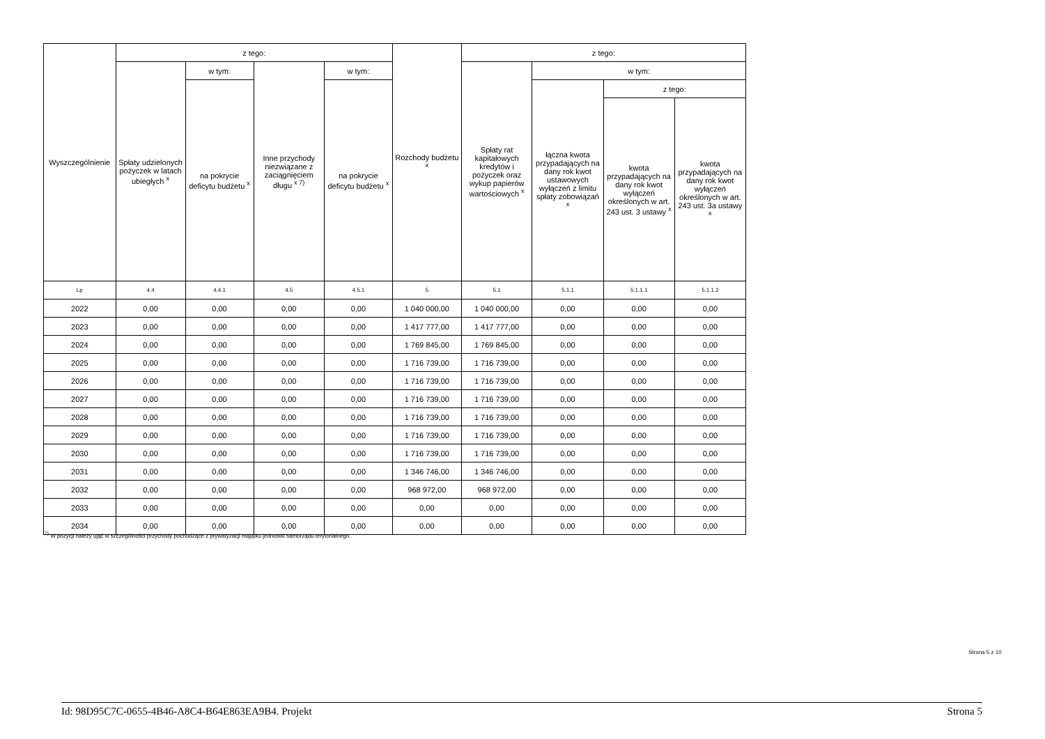| Wyszczególnienie | z tego: | | | | Rozchody budżetu <sup>x</sup> | z tego: | | | |
| --- | --- | --- | --- | --- | --- | --- | --- | --- | --- |
| | Spłaty udzielonych pożyczek w latach ubiegłych <sup>x</sup> | w tym: | Inne przychody niezwiązane z zaciągnięciem długu <sup>x 7)</sup> | w tym: | | Spłaty rat kapitałowych kredytów i pożyczek oraz wykup papierów wartościowych <sup>x</sup> | w tym: | | |
| | | na pokrycie deficytu budżetu <sup>x</sup> | | na pokrycie deficytu budżetu <sup>x</sup> | | | łączna kwota przypadających na dany rok kwot ustawowych wyłączeń z limitu spłaty zobowiązań <sup>x</sup> | z tego: | |
| | | | | | | | | kwota przypadających na dany rok kwot wyłączeń określonych w art. 243 ust. 3 ustawy <sup>x</sup> | kwota przypadających na dany rok kwot wyłączeń określonych w art. 243 ust. 3a ustawy <sup>x</sup> |
| Lp | 4.4 | 4.4.1 | 4.5 | 4.5.1 | 5 | 5.1 | 5.1.1 | 5.1.1.1 | 5.1.1.2 |
| 2022 | 0,00 | 0,00 | 0,00 | 0,00 | 1 040 000,00 | 1 040 000,00 | 0,00 | 0,00 | 0,00 |
| 2023 | 0,00 | 0,00 | 0,00 | 0,00 | 1 417 777,00 | 1 417 777,00 | 0,00 | 0,00 | 0,00 |
| 2024 | 0,00 | 0,00 | 0,00 | 0,00 | 1 769 845,00 | 1 769 845,00 | 0,00 | 0,00 | 0,00 |
| 2025 | 0,00 | 0,00 | 0,00 | 0,00 | 1 716 739,00 | 1 716 739,00 | 0,00 | 0,00 | 0,00 |
| 2026 | 0,00 | 0,00 | 0,00 | 0,00 | 1 716 739,00 | 1 716 739,00 | 0,00 | 0,00 | 0,00 |
| 2027 | 0,00 | 0,00 | 0,00 | 0,00 | 1 716 739,00 | 1 716 739,00 | 0,00 | 0,00 | 0,00 |
| 2028 | 0,00 | 0,00 | 0,00 | 0,00 | 1 716 739,00 | 1 716 739,00 | 0,00 | 0,00 | 0,00 |
| 2029 | 0,00 | 0,00 | 0,00 | 0,00 | 1 716 739,00 | 1 716 739,00 | 0,00 | 0,00 | 0,00 |
| 2030 | 0,00 | 0,00 | 0,00 | 0,00 | 1 716 739,00 | 1 716 739,00 | 0,00 | 0,00 | 0,00 |
| 2031 | 0,00 | 0,00 | 0,00 | 0,00 | 1 346 746,00 | 1 346 746,00 | 0,00 | 0,00 | 0,00 |
| 2032 | 0,00 | 0,00 | 0,00 | 0,00 | 968 972,00 | 968 972,00 | 0,00 | 0,00 | 0,00 |
| 2033 | 0,00 | 0,00 | 0,00 | 0,00 | 0,00 | 0,00 | 0,00 | 0,00 | 0,00 |
| 2034 | 0,00 | 0,00 | 0,00 | 0,00 | 0,00 | 0,00 | 0,00 | 0,00 | 0,00 |
<sup>7)</sup> W pozycji należy ująć w szczególności przychody pochodzące z prywatyzacji majątku jednostki samorządu terytorialnego.
Strona 5 z 10
Id: 98D95C7C-0655-4B46-A8C4-B64E863EA9B4. Projekt Strona 5